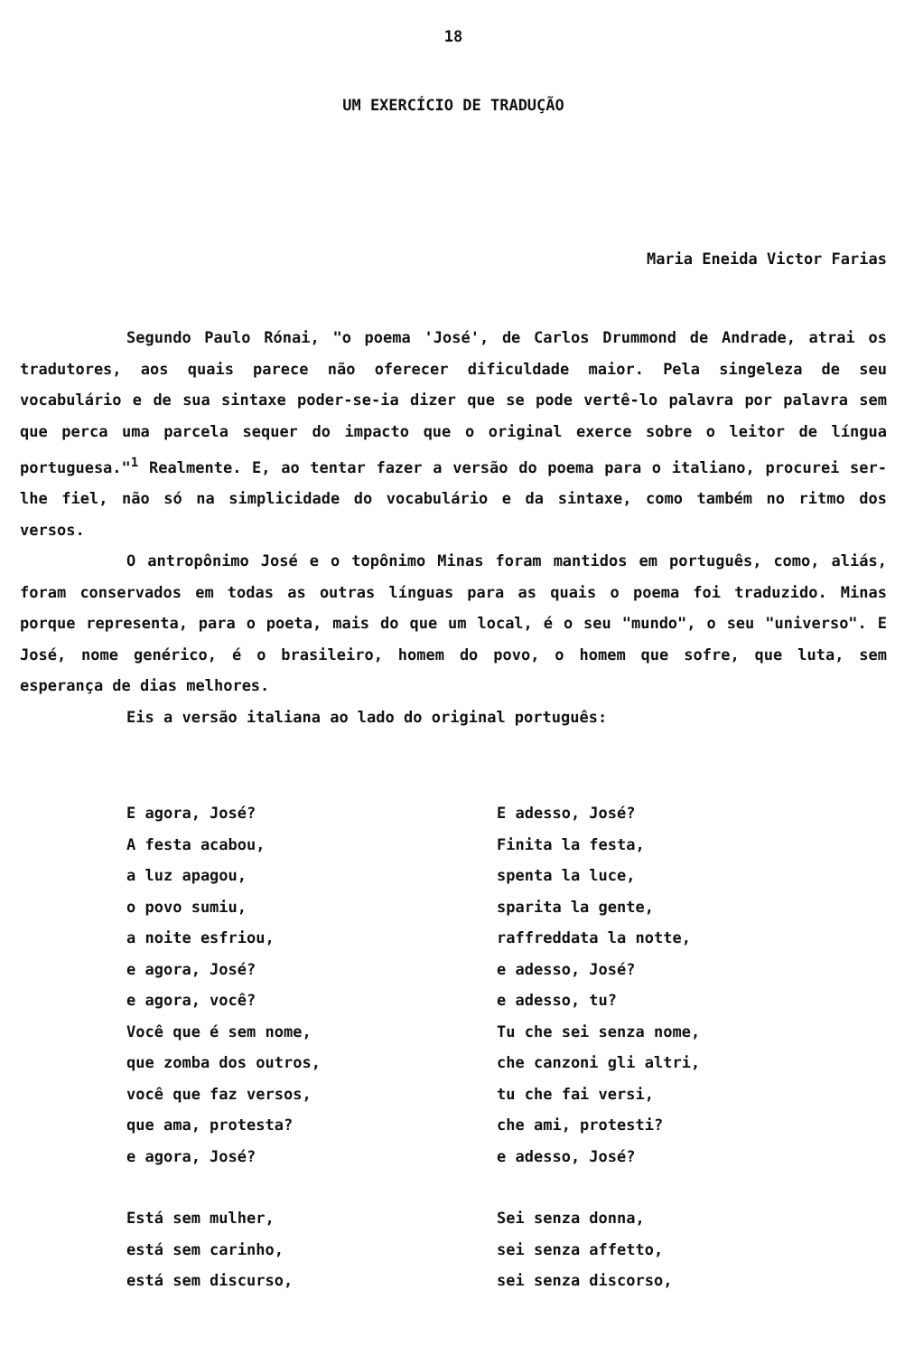18
UM EXERCÍCIO DE TRADUÇÃO
Maria Eneida Victor Farias
Segundo Paulo Rónai, "o poema 'José', de Carlos Drummond de Andrade, atrai os tradutores, aos quais parece não oferecer dificuldade maior. Pela singeleza de seu vocabulário e de sua sintaxe poder-se-ia dizer que se pode vertê-lo palavra por palavra sem que perca uma parcela sequer do impacto que o original exerce sobre o leitor de língua portuguesa."<sup>1</sup> Realmente. E, ao tentar fazer a versão do poema para o italiano, procurei ser-lhe fiel, não só na simplicidade do vocabulário e da sintaxe, como também no ritmo dos versos.
O antropônimo José e o topônimo Minas foram mantidos em português, como, aliás, foram conservados em todas as outras línguas para as quais o poema foi traduzido. Minas porque representa, para o poeta, mais do que um local, é o seu "mundo", o seu "universo". E José, nome genérico, é o brasileiro, homem do povo, o homem que sofre, que luta, sem esperança de dias melhores.
Eis a versão italiana ao lado do original português:
E agora, José?
A festa acabou,
a luz apagou,
o povo sumiu,
a noite esfriou,
e agora, José?
e agora, você?
Você que é sem nome,
que zomba dos outros,
você que faz versos,
que ama, protesta?
e agora, José?
Está sem mulher,
está sem carinho,
está sem discurso,
E adesso, José?
Finita la festa,
spenta la luce,
sparita la gente,
raffreddata la notte,
e adesso, José?
e adesso, tu?
Tu che sei senza nome,
che canzoni gli altri,
tu che fai versi,
che ami, protesti?
e adesso, José?
Sei senza donna,
sei senza affetto,
sei senza discorso,